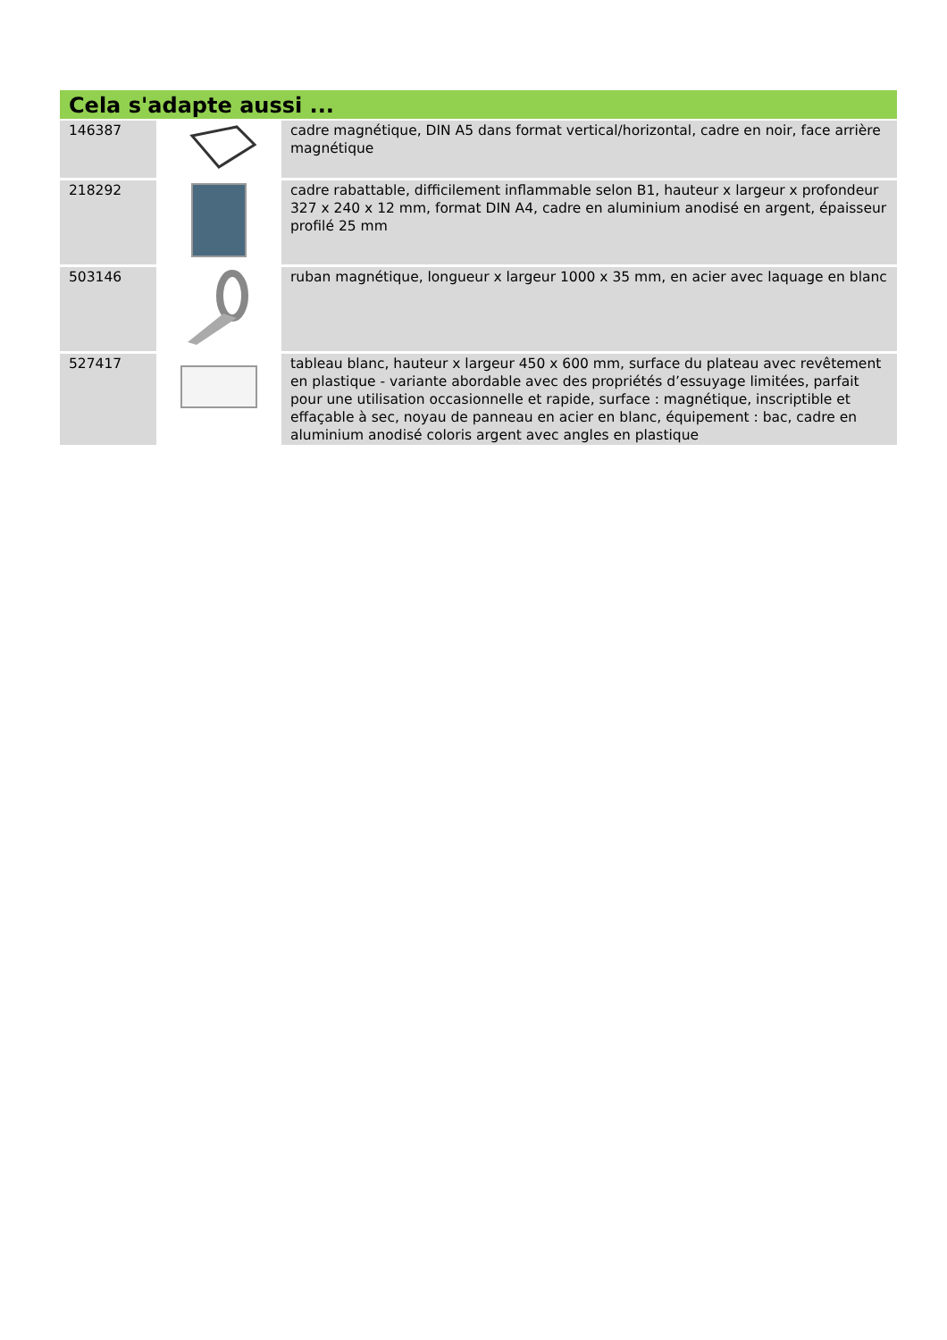Cela s'adapte aussi ...
| 146387 | | cadre magnétique, DIN A5 dans format vertical/horizontal, cadre en noir, face arrière magnétique |
| 218292 | | cadre rabattable, difficilement inflammable selon B1, hauteur x largeur x profondeur 327 x 240 x 12 mm, format DIN A4, cadre en aluminium anodisé en argent, épaisseur profilé 25 mm |
| 503146 | | ruban magnétique, longueur x largeur 1000 x 35 mm, en acier avec laquage en blanc |
| 527417 | | tableau blanc, hauteur x largeur 450 x 600 mm, surface du plateau avec revêtement en plastique - variante abordable avec des propriétés d’essuyage limitées, parfait pour une utilisation occasionnelle et rapide, surface : magnétique, inscriptible et effaçable à sec, noyau de panneau en acier en blanc, équipement : bac, cadre en aluminium anodisé coloris argent avec angles en plastique |